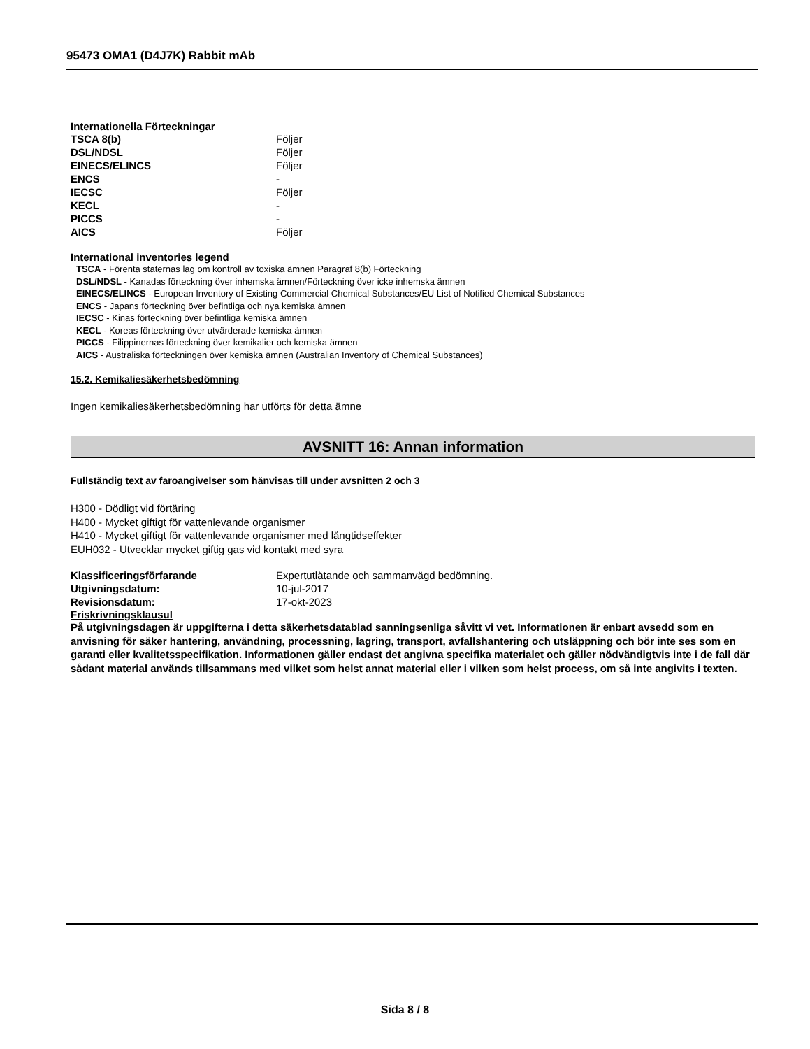95473 OMA1 (D4J7K) Rabbit mAb
Internationella Förteckningar
| TSCA 8(b) | Följer |
| DSL/NDSL | Följer |
| EINECS/ELINCS | Följer |
| ENCS | - |
| IECSC | Följer |
| KECL | - |
| PICCS | - |
| AICS | Följer |
International inventories legend
TSCA - Förenta staternas lag om kontroll av toxiska ämnen Paragraf 8(b) Förteckning
DSL/NDSL - Kanadas förteckning över inhemska ämnen/Förteckning över icke inhemska ämnen
EINECS/ELINCS - European Inventory of Existing Commercial Chemical Substances/EU List of Notified Chemical Substances
ENCS - Japans förteckning över befintliga och nya kemiska ämnen
IECSC - Kinas förteckning över befintliga kemiska ämnen
KECL - Koreas förteckning över utvärderade kemiska ämnen
PICCS - Filippinernas förteckning över kemikalier och kemiska ämnen
AICS - Australiska förteckningen över kemiska ämnen (Australian Inventory of Chemical Substances)
15.2. Kemikaliesäkerhetsbedömning
Ingen kemikaliesäkerhetsbedömning har utförts för detta ämne
AVSNITT 16: Annan information
Fullständig text av faroangivelser som hänvisas till under avsnitten 2 och 3
H300 - Dödligt vid förtäring
H400 - Mycket giftigt för vattenlevande organismer
H410 - Mycket giftigt för vattenlevande organismer med långtidseffekter
EUH032 - Utvecklar mycket giftig gas vid kontakt med syra
| Klassificeringsförfarande | Expertutlåtande och sammanvägd bedömning. |
| Utgivningsdatum: | 10-jul-2017 |
| Revisionsdatum: | 17-okt-2023 |
Friskrivningsklausul
På utgivningsdagen är uppgifterna i detta säkerhetsdatablad sanningsenliga såvitt vi vet. Informationen är enbart avsedd som en anvisning för säker hantering, användning, processning, lagring, transport, avfallshantering och utsläppning och bör inte ses som en garanti eller kvalitetsspecifikation. Informationen gäller endast det angivna specifika materialet och gäller nödvändigtvis inte i de fall där sådant material används tillsammans med vilket som helst annat material eller i vilken som helst process, om så inte angivits i texten.
Sida 8 / 8